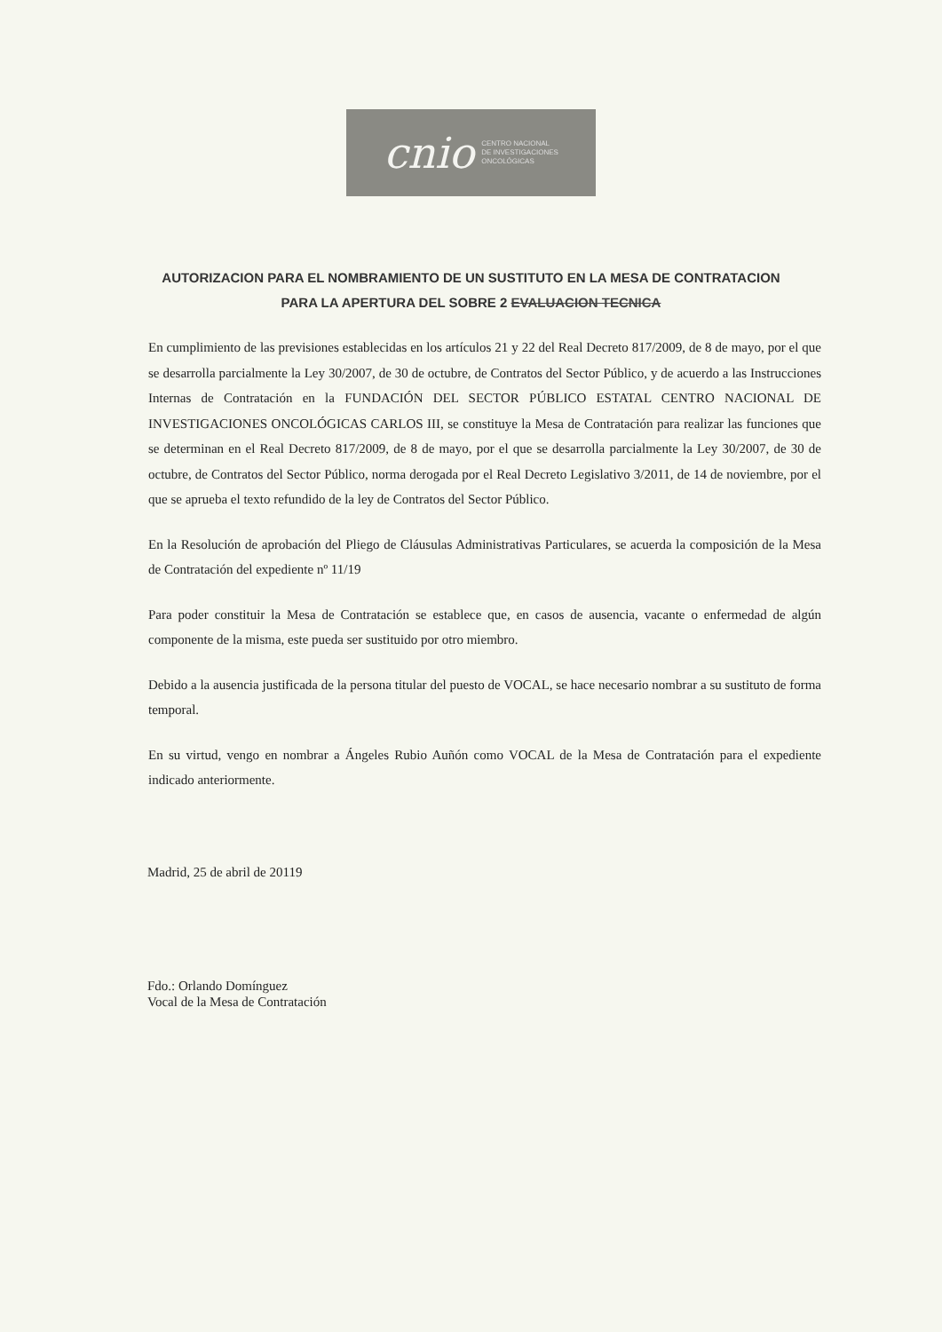cnio CENTRO NACIONAL
DE INVESTIGACIONES
ONCOLÓGICAS
AUTORIZACION PARA EL NOMBRAMIENTO DE UN SUSTITUTO EN LA MESA DE CONTRATACION
PARA LA APERTURA DEL SOBRE 2 EVALUACION TECNICA
En cumplimiento de las previsiones establecidas en los artículos 21 y 22 del Real Decreto 817/2009, de 8 de mayo, por el que se desarrolla parcialmente la Ley 30/2007, de 30 de octubre, de Contratos del Sector Público, y de acuerdo a las Instrucciones Internas de Contratación en la FUNDACIÓN DEL SECTOR PÚBLICO ESTATAL CENTRO NACIONAL DE INVESTIGACIONES ONCOLÓGICAS CARLOS III, se constituye la Mesa de Contratación para realizar las funciones que se determinan en el Real Decreto 817/2009, de 8 de mayo, por el que se desarrolla parcialmente la Ley 30/2007, de 30 de octubre, de Contratos del Sector Público, norma derogada por el Real Decreto Legislativo 3/2011, de 14 de noviembre, por el que se aprueba el texto refundido de la ley de Contratos del Sector Público.
En la Resolución de aprobación del Pliego de Cláusulas Administrativas Particulares, se acuerda la composición de la Mesa de Contratación del expediente nº 11/19
Para poder constituir la Mesa de Contratación se establece que, en casos de ausencia, vacante o enfermedad de algún componente de la misma, este pueda ser sustituido por otro miembro.
Debido a la ausencia justificada de la persona titular del puesto de VOCAL, se hace necesario nombrar a su sustituto de forma temporal.
En su virtud, vengo en nombrar a Ángeles Rubio Auñón como VOCAL de la Mesa de Contratación para el expediente indicado anteriormente.
Madrid, 25 de abril de 20119
Fdo.: Orlando Domínguez
Vocal de la Mesa de Contratación